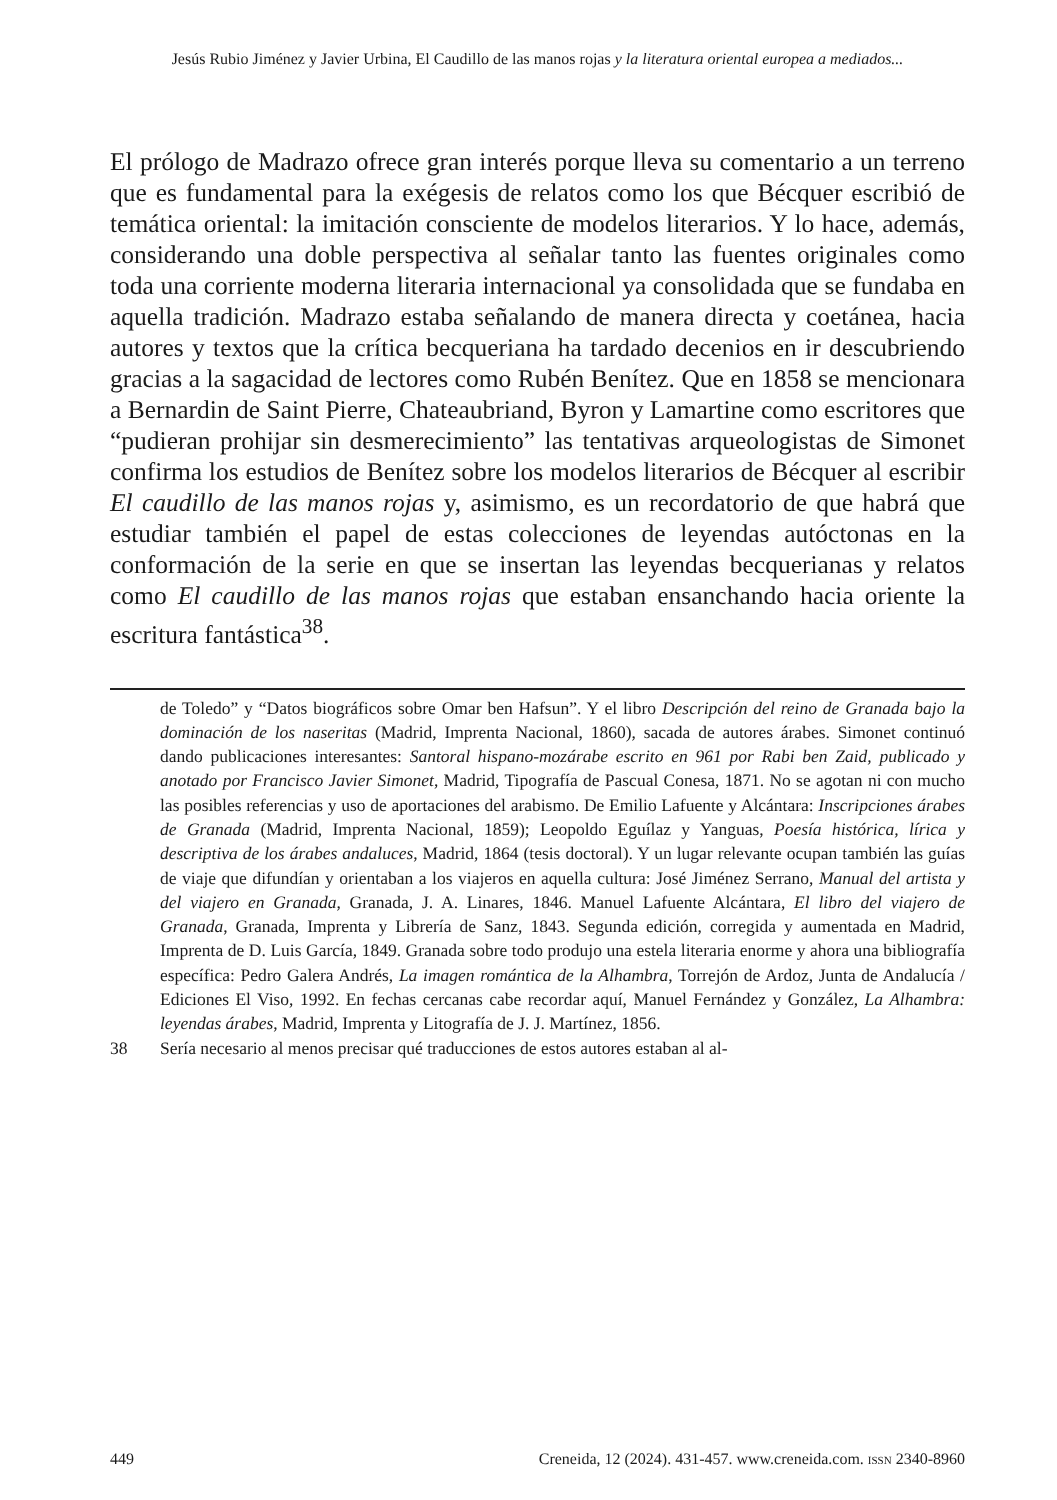Jesús Rubio Jiménez y Javier Urbina, El Caudillo de las manos rojas y la literatura oriental europea a mediados...
El prólogo de Madrazo ofrece gran interés porque lleva su comentario a un terreno que es fundamental para la exégesis de relatos como los que Bécquer escribió de temática oriental: la imitación consciente de modelos literarios. Y lo hace, además, considerando una doble perspectiva al señalar tanto las fuentes originales como toda una corriente moderna literaria internacional ya consolidada que se fundaba en aquella tradición. Madrazo estaba señalando de manera directa y coetánea, hacia autores y textos que la crítica becqueriana ha tardado decenios en ir descubriendo gracias a la sagacidad de lectores como Rubén Benítez. Que en 1858 se mencionara a Bernardin de Saint Pierre, Chateaubriand, Byron y Lamartine como escritores que “pudieran prohijar sin desmerecimiento” las tentativas arqueologistas de Simonet confirma los estudios de Benítez sobre los modelos literarios de Bécquer al escribir El caudillo de las manos rojas y, asimismo, es un recordatorio de que habrá que estudiar también el papel de estas colecciones de leyendas autóctonas en la conformación de la serie en que se insertan las leyendas becquerianas y relatos como El caudillo de las manos rojas que estaban ensanchando hacia oriente la escritura fantástica<sup>38</sup>.
de Toledo” y “Datos biográficos sobre Omar ben Hafsun”. Y el libro Descripción del reino de Granada bajo la dominación de los naseritas (Madrid, Imprenta Nacional, 1860), sacada de autores árabes. Simonet continuó dando publicaciones interesantes: Santoral hispano-mozárabe escrito en 961 por Rabi ben Zaid, publicado y anotado por Francisco Javier Simonet, Madrid, Tipografía de Pascual Conesa, 1871. No se agotan ni con mucho las posibles referencias y uso de aportaciones del arabismo. De Emilio Lafuente y Alcántara: Inscripciones árabes de Granada (Madrid, Imprenta Nacional, 1859); Leopoldo Eguílaz y Yanguas, Poesía histórica, lírica y descriptiva de los árabes andaluces, Madrid, 1864 (tesis doctoral). Y un lugar relevante ocupan también las guías de viaje que difundían y orientaban a los viajeros en aquella cultura: José Jiménez Serrano, Manual del artista y del viajero en Granada, Granada, J. A. Linares, 1846. Manuel Lafuente Alcántara, El libro del viajero de Granada, Granada, Imprenta y Librería de Sanz, 1843. Segunda edición, corregida y aumentada en Madrid, Imprenta de D. Luis García, 1849. Granada sobre todo produjo una estela literaria enorme y ahora una bibliografía específica: Pedro Galera Andrés, La imagen romántica de la Alhambra, Torrejón de Ardoz, Junta de Andalucía / Ediciones El Viso, 1992. En fechas cercanas cabe recordar aquí, Manuel Fernández y González, La Alhambra: leyendas árabes, Madrid, Imprenta y Litografía de J. J. Martínez, 1856.
38 Sería necesario al menos precisar qué traducciones de estos autores estaban al al-
449 Creneida, 12 (2024). 431-457. www.creneida.com. ISSN 2340-8960